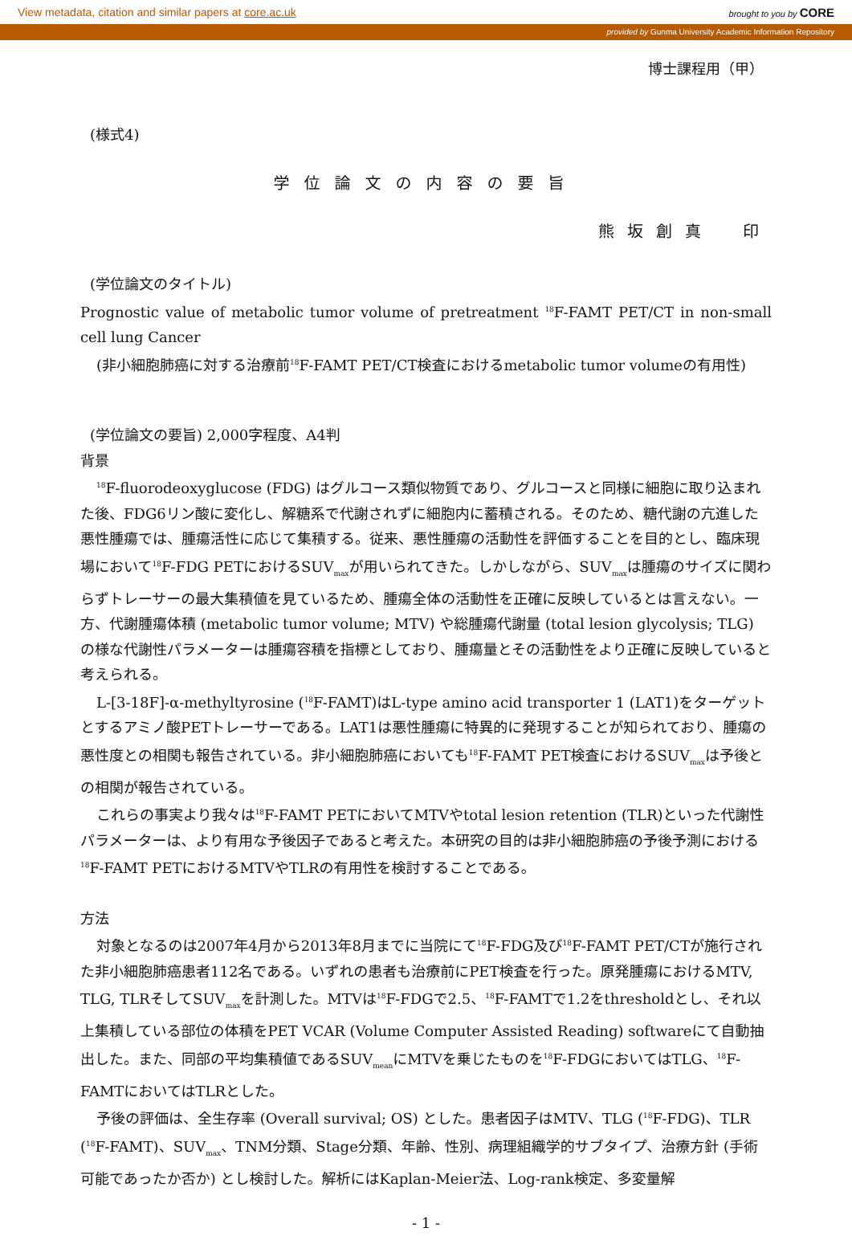View metadata, citation and similar papers at core.ac.uk brought to you by CORE
provided by Gunma University Academic Information Repository
博士課程用（甲）
(様式4)
学位論文の内容の要旨
熊坂創真　印
(学位論文のタイトル)
Prognostic value of metabolic tumor volume of pretreatment <sup>18</sup>F-FAMT PET/CT in non-small cell lung Cancer
(非小細胞肺癌に対する治療前<sup>18</sup>F-FAMT PET/CT検査におけるmetabolic tumor volumeの有用性)
(学位論文の要旨) 2,000字程度、A4判
背景
<sup>18</sup>F-fluorodeoxyglucose (FDG) はグルコース類似物質であり、グルコースと同様に細胞に取り込まれた後、FDG6リン酸に変化し、解糖系で代謝されずに細胞内に蓄積される。そのため、糖代謝の亢進した悪性腫瘍では、腫瘍活性に応じて集積する。従来、悪性腫瘍の活動性を評価することを目的とし、臨床現場において<sup>18</sup>F-FDG PETにおけるSUV<sub>max</sub>が用いられてきた。しかしながら、SUV<sub>max</sub>は腫瘍のサイズに関わらずトレーサーの最大集積値を見ているため、腫瘍全体の活動性を正確に反映しているとは言えない。一方、代謝腫瘍体積 (metabolic tumor volume; MTV) や総腫瘍代謝量 (total lesion glycolysis; TLG) の様な代謝性パラメーターは腫瘍容積を指標としており、腫瘍量とその活動性をより正確に反映していると考えられる。
L-[3-18F]-α-methyltyrosine (<sup>18</sup>F-FAMT)はL-type amino acid transporter 1 (LAT1)をターゲットとするアミノ酸PETトレーサーである。LAT1は悪性腫瘍に特異的に発現することが知られており、腫瘍の悪性度との相関も報告されている。非小細胞肺癌においても<sup>18</sup>F-FAMT PET検査におけるSUV<sub>max</sub>は予後との相関が報告されている。
これらの事実より我々は<sup>18</sup>F-FAMT PETにおいてMTVやtotal lesion retention (TLR)といった代謝性パラメーターは、より有用な予後因子であると考えた。本研究の目的は非小細胞肺癌の予後予測における<sup>18</sup>F-FAMT PETにおけるMTVやTLRの有用性を検討することである。
方法
対象となるのは2007年4月から2013年8月までに当院にて<sup>18</sup>F-FDG及び<sup>18</sup>F-FAMT PET/CTが施行された非小細胞肺癌患者112名である。いずれの患者も治療前にPET検査を行った。原発腫瘍におけるMTV, TLG, TLRそしてSUV<sub>max</sub>を計測した。MTVは<sup>18</sup>F-FDGで2.5、<sup>18</sup>F-FAMTで1.2をthresholdとし、それ以上集積している部位の体積をPET VCAR (Volume Computer Assisted Reading) softwareにて自動抽出した。また、同部の平均集積値であるSUV<sub>mean</sub>にMTVを乗じたものを<sup>18</sup>F-FDGにおいてはTLG、<sup>18</sup>F-FAMTにおいてはTLRとした。
予後の評価は、全生存率 (Overall survival; OS) とした。患者因子はMTV、TLG (<sup>18</sup>F-FDG)、TLR (<sup>18</sup>F-FAMT)、SUV<sub>max</sub>、TNM分類、Stage分類、年齢、性別、病理組織学的サブタイプ、治療方針 (手術可能であったか否か) とし検討した。解析にはKaplan-Meier法、Log-rank検定、多変量解
- 1 -